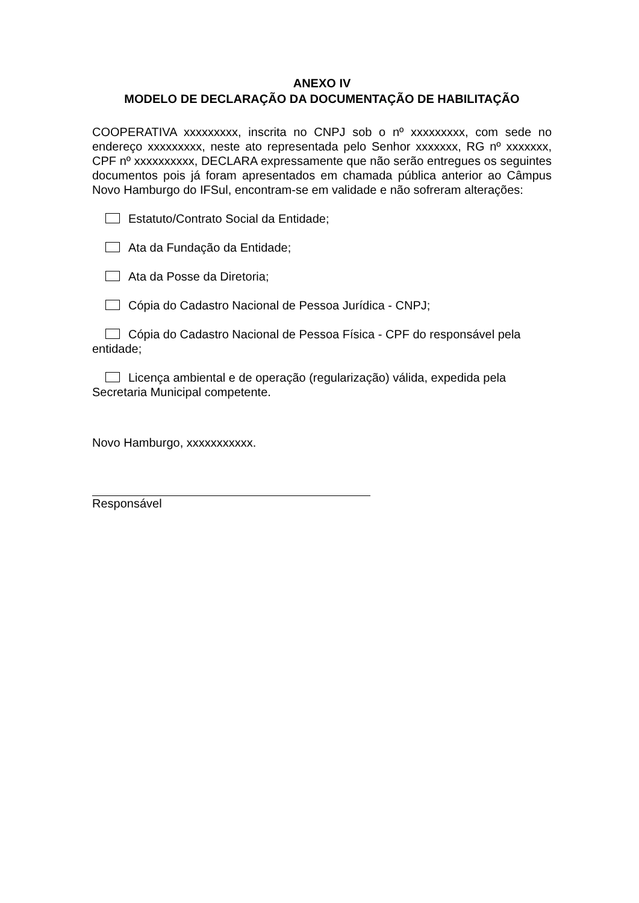ANEXO IV
MODELO DE DECLARAÇÃO DA DOCUMENTAÇÃO DE HABILITAÇÃO
COOPERATIVA xxxxxxxxx, inscrita no CNPJ sob o nº xxxxxxxxx, com sede no endereço xxxxxxxxx, neste ato representada pelo Senhor xxxxxxx, RG nº xxxxxxx, CPF nº xxxxxxxxxx, DECLARA expressamente que não serão entregues os seguintes documentos pois já foram apresentados em chamada pública anterior ao Câmpus Novo Hamburgo do IFSul, encontram-se em validade e não sofreram alterações:
Estatuto/Contrato Social da Entidade;
Ata da Fundação da Entidade;
Ata da Posse da Diretoria;
Cópia do Cadastro Nacional de Pessoa Jurídica - CNPJ;
Cópia do Cadastro Nacional de Pessoa Física - CPF do responsável pela entidade;
Licença ambiental e de operação (regularização) válida, expedida pela Secretaria Municipal competente.
Novo Hamburgo, xxxxxxxxxxx.
Responsável